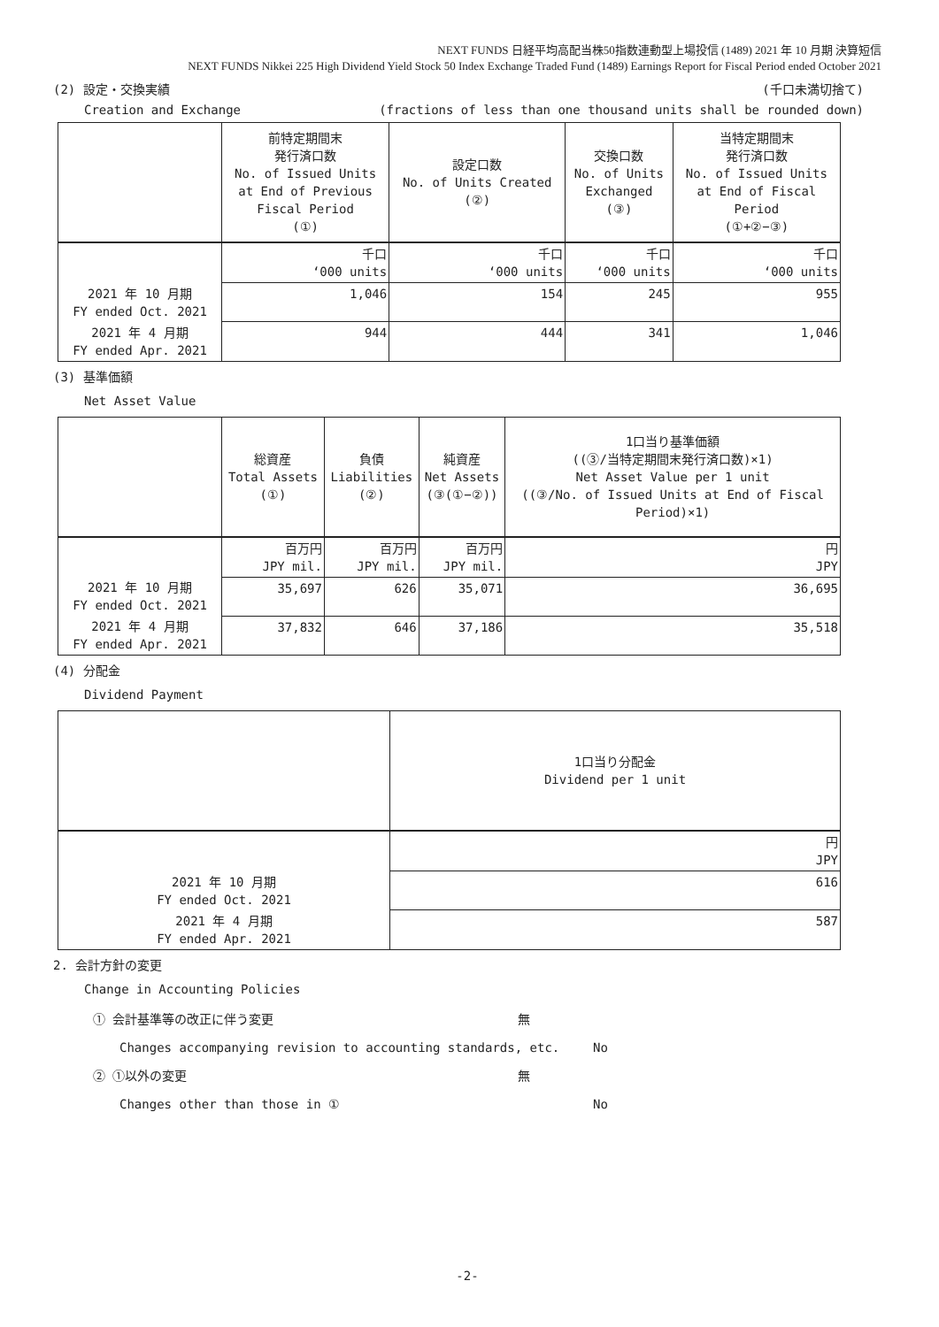NEXT FUNDS 日経平均高配当株50指数連動型上場投信 (1489) 2021 年 10 月期 決算短信
NEXT FUNDS Nikkei 225 High Dividend Yield Stock 50 Index Exchange Traded Fund (1489) Earnings Report for Fiscal Period ended October 2021
(2) 設定・交換実績 (千口未満切捨て)
Creation and Exchange (fractions of less than one thousand units shall be rounded down)
| | 前特定期間末 発行済口数 No. of Issued Units at End of Previous Fiscal Period (①) | 設定口数 No. of Units Created (②) | 交換口数 No. of Units Exchanged (③) | 当特定期間末 発行済口数 No. of Issued Units at End of Fiscal Period (①+②−③) |
| --- | --- | --- | --- | --- |
| | 千口 ‘000 units | 千口 ‘000 units | 千口 ‘000 units | 千口 ‘000 units |
| 2021 年 10 月期 FY ended Oct. 2021 | 1,046 | 154 | 245 | 955 |
| 2021 年 4 月期 FY ended Apr. 2021 | 944 | 444 | 341 | 1,046 |
(3) 基準価額
Net Asset Value
| | 総資産 Total Assets (①) | 負債 Liabilities (②) | 純資産 Net Assets (③(①−②)) | 1口当り基準価額 ((③/当特定期間末発行済口数)×1) Net Asset Value per 1 unit ((③/No. of Issued Units at End of Fiscal Period)×1) |
| --- | --- | --- | --- | --- |
| | 百万円 JPY mil. | 百万円 JPY mil. | 百万円 JPY mil. | 円 JPY |
| 2021 年 10 月期 FY ended Oct. 2021 | 35,697 | 626 | 35,071 | 36,695 |
| 2021 年 4 月期 FY ended Apr. 2021 | 37,832 | 646 | 37,186 | 35,518 |
(4) 分配金
Dividend Payment
| | 1口当り分配金 Dividend per 1 unit |
| --- | --- |
| | 円 JPY |
| 2021 年 10 月期 FY ended Oct. 2021 | 616 |
| 2021 年 4 月期 FY ended Apr. 2021 | 587 |
2. 会計方針の変更
Change in Accounting Policies
① 会計基準等の改正に伴う変更 無
Changes accompanying revision to accounting standards, etc. No
② ①以外の変更 無
Changes other than those in ① No
-2-